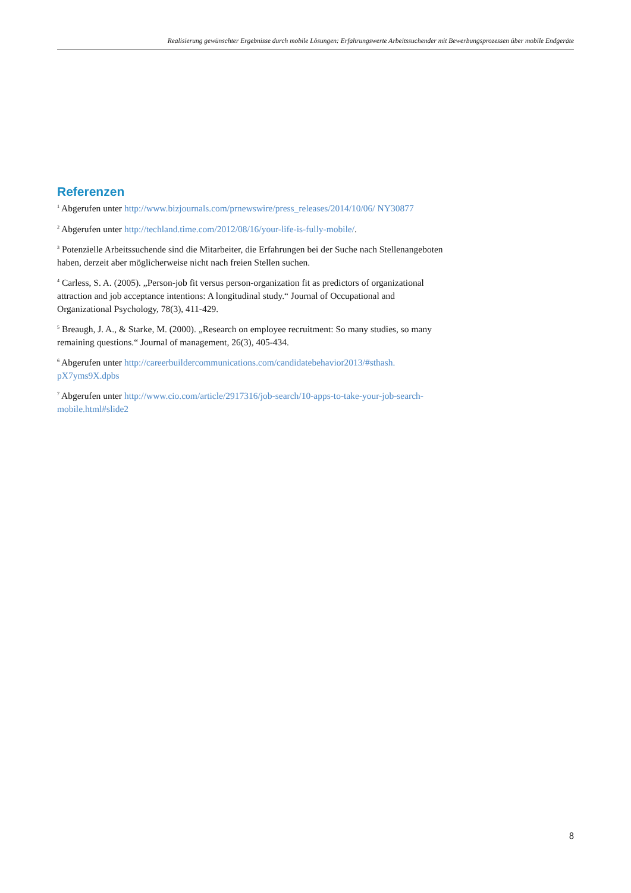Realisierung gewünschter Ergebnisse durch mobile Lösungen: Erfahrungswerte Arbeitssuchender mit Bewerbungsprozessen über mobile Endgeräte
Referenzen
<sup>1</sup> Abgerufen unter http://www.bizjournals.com/prnewswire/press_releases/2014/10/06/ NY30877
<sup>2</sup> Abgerufen unter http://techland.time.com/2012/08/16/your-life-is-fully-mobile/.
<sup>3</sup> Potenzielle Arbeitssuchende sind die Mitarbeiter, die Erfahrungen bei der Suche nach Stellenangeboten haben, derzeit aber möglicherweise nicht nach freien Stellen suchen.
<sup>4</sup> Carless, S. A. (2005). „Person-job fit versus person-organization fit as predictors of organizational attraction and job acceptance intentions: A longitudinal study.“ Journal of Occupational and Organizational Psychology, 78(3), 411-429.
<sup>5</sup> Breaugh, J. A., & Starke, M. (2000). „Research on employee recruitment: So many studies, so many remaining questions.“ Journal of management, 26(3), 405-434.
<sup>6</sup> Abgerufen unter http://careerbuildercommunications.com/candidatebehavior2013/#sthash. pX7yms9X.dpbs
<sup>7</sup> Abgerufen unter http://www.cio.com/article/2917316/job-search/10-apps-to-take-your-job-search-mobile.html#slide2
8